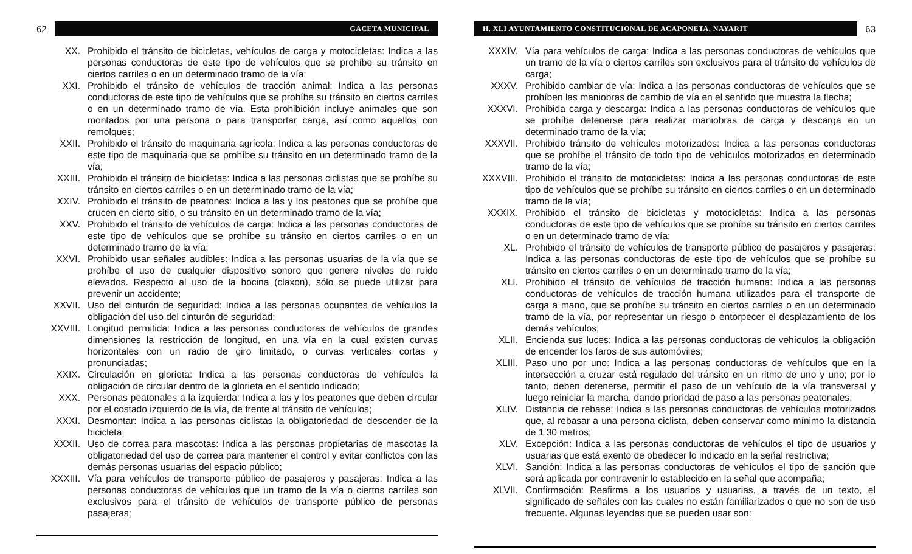62
GACETA MUNICIPAL
XX. Prohibido el tránsito de bicicletas, vehículos de carga y motocicletas: Indica a las personas conductoras de este tipo de vehículos que se prohíbe su tránsito en ciertos carriles o en un determinado tramo de la vía;
XXI. Prohibido el tránsito de vehículos de tracción animal: Indica a las personas conductoras de este tipo de vehículos que se prohíbe su tránsito en ciertos carriles o en un determinado tramo de vía. Esta prohibición incluye animales que son montados por una persona o para transportar carga, así como aquellos con remolques;
XXII. Prohibido el tránsito de maquinaria agrícola: Indica a las personas conductoras de este tipo de maquinaria que se prohíbe su tránsito en un determinado tramo de la vía;
XXIII. Prohibido el tránsito de bicicletas: Indica a las personas ciclistas que se prohíbe su tránsito en ciertos carriles o en un determinado tramo de la vía;
XXIV. Prohibido el tránsito de peatones: Indica a las y los peatones que se prohíbe que crucen en cierto sitio, o su tránsito en un determinado tramo de la vía;
XXV. Prohibido el tránsito de vehículos de carga: Indica a las personas conductoras de este tipo de vehículos que se prohíbe su tránsito en ciertos carriles o en un determinado tramo de la vía;
XXVI. Prohibido usar señales audibles: Indica a las personas usuarias de la vía que se prohíbe el uso de cualquier dispositivo sonoro que genere niveles de ruido elevados. Respecto al uso de la bocina (claxon), sólo se puede utilizar para prevenir un accidente;
XXVII. Uso del cinturón de seguridad: Indica a las personas ocupantes de vehículos la obligación del uso del cinturón de seguridad;
XXVIII. Longitud permitida: Indica a las personas conductoras de vehículos de grandes dimensiones la restricción de longitud, en una vía en la cual existen curvas horizontales con un radio de giro limitado, o curvas verticales cortas y pronunciadas;
XXIX. Circulación en glorieta: Indica a las personas conductoras de vehículos la obligación de circular dentro de la glorieta en el sentido indicado;
XXX. Personas peatonales a la izquierda: Indica a las y los peatones que deben circular por el costado izquierdo de la vía, de frente al tránsito de vehículos;
XXXI. Desmontar: Indica a las personas ciclistas la obligatoriedad de descender de la bicicleta;
XXXII. Uso de correa para mascotas: Indica a las personas propietarias de mascotas la obligatoriedad del uso de correa para mantener el control y evitar conflictos con las demás personas usuarias del espacio público;
XXXIII. Vía para vehículos de transporte público de pasajeros y pasajeras: Indica a las personas conductoras de vehículos que un tramo de la vía o ciertos carriles son exclusivos para el tránsito de vehículos de transporte público de personas pasajeras;
H. XLI AYUNTAMIENTO CONSTITUCIONAL DE ACAPONETA, NAYARIT
63
XXXIV. Vía para vehículos de carga: Indica a las personas conductoras de vehículos que un tramo de la vía o ciertos carriles son exclusivos para el tránsito de vehículos de carga;
XXXV. Prohibido cambiar de vía: Indica a las personas conductoras de vehículos que se prohíben las maniobras de cambio de vía en el sentido que muestra la flecha;
XXXVI. Prohibida carga y descarga: Indica a las personas conductoras de vehículos que se prohíbe detenerse para realizar maniobras de carga y descarga en un determinado tramo de la vía;
XXXVII. Prohibido tránsito de vehículos motorizados: Indica a las personas conductoras que se prohíbe el tránsito de todo tipo de vehículos motorizados en determinado tramo de la vía;
XXXVIII.
Prohibido el tránsito de motocicletas: Indica a las personas conductoras de este tipo de vehículos que se prohíbe su tránsito en ciertos carriles o en un determinado tramo de la vía;
XXXIX. Prohibido el tránsito de bicicletas y motocicletas: Indica a las personas conductoras de este tipo de vehículos que se prohíbe su tránsito en ciertos carriles o en un determinado tramo de vía;
XL. Prohibido el tránsito de vehículos de transporte público de pasajeros y pasajeras: Indica a las personas conductoras de este tipo de vehículos que se prohíbe su tránsito en ciertos carriles o en un determinado tramo de la vía;
XLI. Prohibido el tránsito de vehículos de tracción humana: Indica a las personas conductoras de vehículos de tracción humana utilizados para el transporte de carga a mano, que se prohíbe su tránsito en ciertos carriles o en un determinado tramo de la vía, por representar un riesgo o entorpecer el desplazamiento de los demás vehículos;
XLII. Encienda sus luces: Indica a las personas conductoras de vehículos la obligación de encender los faros de sus automóviles;
XLIII. Paso uno por uno: Indica a las personas conductoras de vehículos que en la intersección a cruzar está regulado del tránsito en un ritmo de uno y uno; por lo tanto, deben detenerse, permitir el paso de un vehículo de la vía transversal y luego reiniciar la marcha, dando prioridad de paso a las personas peatonales;
XLIV. Distancia de rebase: Indica a las personas conductoras de vehículos motorizados que, al rebasar a una persona ciclista, deben conservar como mínimo la distancia de 1.30 metros;
XLV. Excepción: Indica a las personas conductoras de vehículos el tipo de usuarios y usuarias que está exento de obedecer lo indicado en la señal restrictiva;
XLVI. Sanción: Indica a las personas conductoras de vehículos el tipo de sanción que será aplicada por contravenir lo establecido en la señal que acompaña;
XLVII. Confirmación: Reafirma a los usuarios y usuarias, a través de un texto, el significado de señales con las cuales no están familiarizados o que no son de uso frecuente. Algunas leyendas que se pueden usar son: